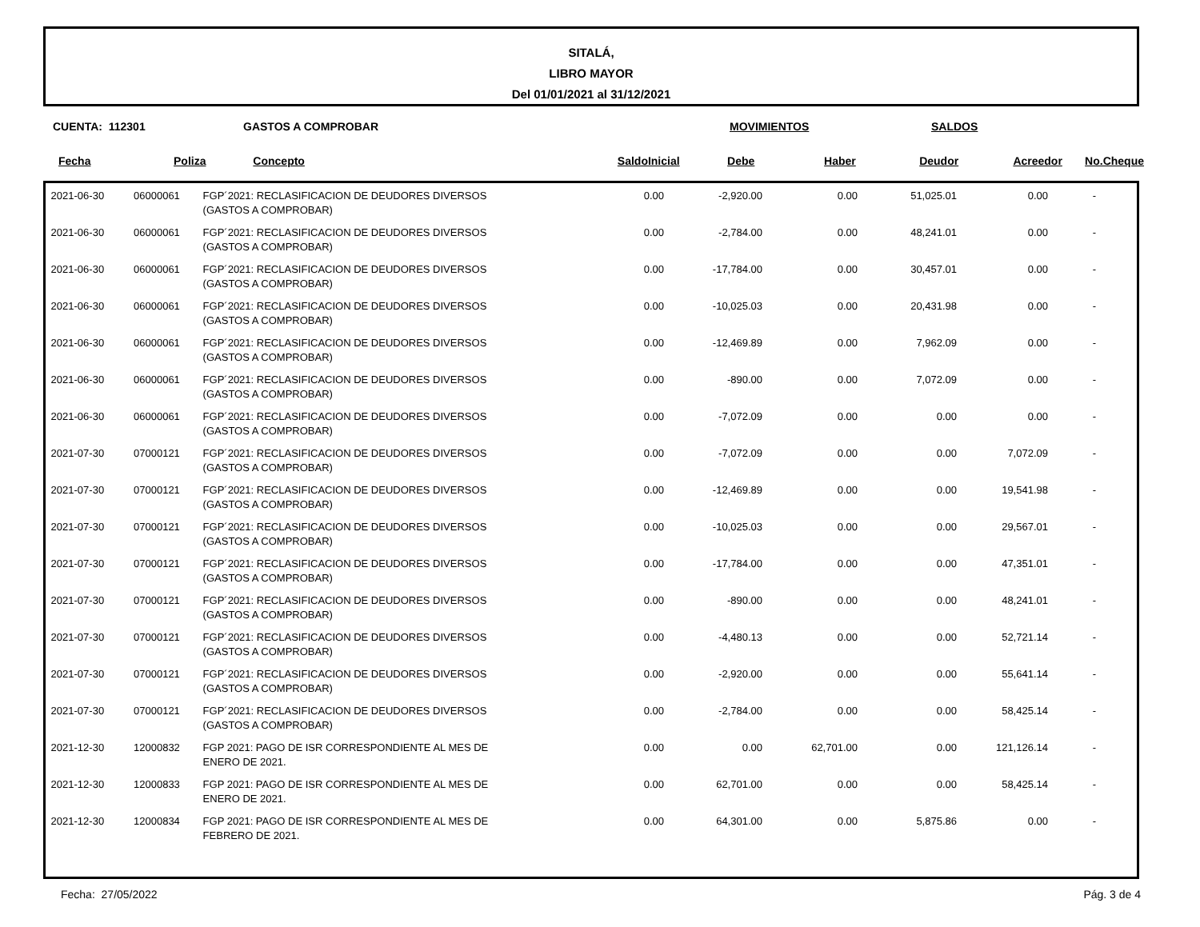SITALÁ,
LIBRO MAYOR
Del 01/01/2021 al 31/12/2021
CUENTA: 112301 GASTOS A COMPROBAR MOVIMIENTOS SALDOS
| Fecha | Poliza | Concepto | SaldoInicial | Debe | Haber | Deudor | Acreedor | No.Cheque |
| --- | --- | --- | --- | --- | --- | --- | --- | --- |
| 2021-06-30 | 06000061 | FGP´2021: RECLASIFICACION DE DEUDORES DIVERSOS (GASTOS A COMPROBAR) | 0.00 | -2,920.00 | 0.00 | 51,025.01 | 0.00 | - | |
| 2021-06-30 | 06000061 | FGP´2021: RECLASIFICACION DE DEUDORES DIVERSOS (GASTOS A COMPROBAR) | 0.00 | -2,784.00 | 0.00 | 48,241.01 | 0.00 | - | |
| 2021-06-30 | 06000061 | FGP´2021: RECLASIFICACION DE DEUDORES DIVERSOS (GASTOS A COMPROBAR) | 0.00 | -17,784.00 | 0.00 | 30,457.01 | 0.00 | - | |
| 2021-06-30 | 06000061 | FGP´2021: RECLASIFICACION DE DEUDORES DIVERSOS (GASTOS A COMPROBAR) | 0.00 | -10,025.03 | 0.00 | 20,431.98 | 0.00 | - | |
| 2021-06-30 | 06000061 | FGP´2021: RECLASIFICACION DE DEUDORES DIVERSOS (GASTOS A COMPROBAR) | 0.00 | -12,469.89 | 0.00 | 7,962.09 | 0.00 | - | |
| 2021-06-30 | 06000061 | FGP´2021: RECLASIFICACION DE DEUDORES DIVERSOS (GASTOS A COMPROBAR) | 0.00 | -890.00 | 0.00 | 7,072.09 | 0.00 | - | |
| 2021-06-30 | 06000061 | FGP´2021: RECLASIFICACION DE DEUDORES DIVERSOS (GASTOS A COMPROBAR) | 0.00 | -7,072.09 | 0.00 | 0.00 | 0.00 | - | |
| 2021-07-30 | 07000121 | FGP´2021: RECLASIFICACION DE DEUDORES DIVERSOS (GASTOS A COMPROBAR) | 0.00 | -7,072.09 | 0.00 | 0.00 | 7,072.09 | - | |
| 2021-07-30 | 07000121 | FGP´2021: RECLASIFICACION DE DEUDORES DIVERSOS (GASTOS A COMPROBAR) | 0.00 | -12,469.89 | 0.00 | 0.00 | 19,541.98 | - | |
| 2021-07-30 | 07000121 | FGP´2021: RECLASIFICACION DE DEUDORES DIVERSOS (GASTOS A COMPROBAR) | 0.00 | -10,025.03 | 0.00 | 0.00 | 29,567.01 | - | |
| 2021-07-30 | 07000121 | FGP´2021: RECLASIFICACION DE DEUDORES DIVERSOS (GASTOS A COMPROBAR) | 0.00 | -17,784.00 | 0.00 | 0.00 | 47,351.01 | - | |
| 2021-07-30 | 07000121 | FGP´2021: RECLASIFICACION DE DEUDORES DIVERSOS (GASTOS A COMPROBAR) | 0.00 | -890.00 | 0.00 | 0.00 | 48,241.01 | - | |
| 2021-07-30 | 07000121 | FGP´2021: RECLASIFICACION DE DEUDORES DIVERSOS (GASTOS A COMPROBAR) | 0.00 | -4,480.13 | 0.00 | 0.00 | 52,721.14 | - | |
| 2021-07-30 | 07000121 | FGP´2021: RECLASIFICACION DE DEUDORES DIVERSOS (GASTOS A COMPROBAR) | 0.00 | -2,920.00 | 0.00 | 0.00 | 55,641.14 | - | |
| 2021-07-30 | 07000121 | FGP´2021: RECLASIFICACION DE DEUDORES DIVERSOS (GASTOS A COMPROBAR) | 0.00 | -2,784.00 | 0.00 | 0.00 | 58,425.14 | - | |
| 2021-12-30 | 12000832 | FGP 2021: PAGO DE ISR CORRESPONDIENTE AL MES DE ENERO DE 2021. | 0.00 | 0.00 | 62,701.00 | 0.00 | 121,126.14 | - | |
| 2021-12-30 | 12000833 | FGP 2021: PAGO DE ISR CORRESPONDIENTE AL MES DE ENERO DE 2021. | 0.00 | 62,701.00 | 0.00 | 0.00 | 58,425.14 | - | |
| 2021-12-30 | 12000834 | FGP 2021: PAGO DE ISR CORRESPONDIENTE AL MES DE FEBRERO DE 2021. | 0.00 | 64,301.00 | 0.00 | 5,875.86 | 0.00 | - | |
Fecha: 27/05/2022 Pág. 3 de 4